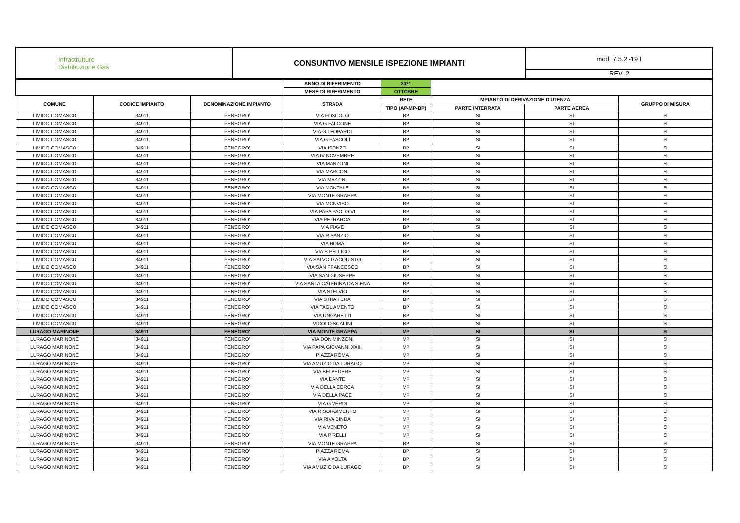| Infrastrutture Distribuzione Gas | CONSUNTIVO MENSILE ISPEZIONE IMPIANTI | mod. 7.5.2 -19 I REV. 2 |
| | | | ANNO DI RIFERIMENTO | 2021 | | | |
| | | | MESE DI RIFERIMENTO | OTTOBRE | | | |
| COMUNE | CODICE IMPIANTO | DENOMINAZIONE IMPIANTO | STRADA | RETE | IMPIANTO DI DERIVAZIONE D'UTENZA | | GRUPPO DI MISURA |
| | | | | TIPO (AP-MP-BP) | PARTE INTERRATA | PARTE AEREA | |
| LIMIDO COMASCO | 34911 | FENEGRO' | VIA FOSCOLO | BP | SI | SI | SI |
| LIMIDO COMASCO | 34911 | FENEGRO' | VIA G FALCONE | BP | SI | SI | SI |
| LIMIDO COMASCO | 34911 | FENEGRO' | VIA G LEOPARDI | BP | SI | SI | SI |
| LIMIDO COMASCO | 34911 | FENEGRO' | VIA G PASCOLI | BP | SI | SI | SI |
| LIMIDO COMASCO | 34911 | FENEGRO' | VIA ISONZO | BP | SI | SI | SI |
| LIMIDO COMASCO | 34911 | FENEGRO' | VIA IV NOVEMBRE | BP | SI | SI | SI |
| LIMIDO COMASCO | 34911 | FENEGRO' | VIA MANZONI | BP | SI | SI | SI |
| LIMIDO COMASCO | 34911 | FENEGRO' | VIA MARCONI | BP | SI | SI | SI |
| LIMIDO COMASCO | 34911 | FENEGRO' | VIA MAZZINI | BP | SI | SI | SI |
| LIMIDO COMASCO | 34911 | FENEGRO' | VIA MONTALE | BP | SI | SI | SI |
| LIMIDO COMASCO | 34911 | FENEGRO' | VIA MONTE GRAPPA | BP | SI | SI | SI |
| LIMIDO COMASCO | 34911 | FENEGRO' | VIA MONVISO | BP | SI | SI | SI |
| LIMIDO COMASCO | 34911 | FENEGRO' | VIA PAPA PAOLO VI | BP | SI | SI | SI |
| LIMIDO COMASCO | 34911 | FENEGRO' | VIA PETRARCA | BP | SI | SI | SI |
| LIMIDO COMASCO | 34911 | FENEGRO' | VIA PIAVE | BP | SI | SI | SI |
| LIMIDO COMASCO | 34911 | FENEGRO' | VIA R SANZIO | BP | SI | SI | SI |
| LIMIDO COMASCO | 34911 | FENEGRO' | VIA ROMA | BP | SI | SI | SI |
| LIMIDO COMASCO | 34911 | FENEGRO' | VIA S PELLICO | BP | SI | SI | SI |
| LIMIDO COMASCO | 34911 | FENEGRO' | VIA SALVO D ACQUISTO | BP | SI | SI | SI |
| LIMIDO COMASCO | 34911 | FENEGRO' | VIA SAN FRANCESCO | BP | SI | SI | SI |
| LIMIDO COMASCO | 34911 | FENEGRO' | VIA SAN GIUSEPPE | BP | SI | SI | SI |
| LIMIDO COMASCO | 34911 | FENEGRO' | VIA SANTA CATERINA DA SIENA | BP | SI | SI | SI |
| LIMIDO COMASCO | 34911 | FENEGRO' | VIA STELVIO | BP | SI | SI | SI |
| LIMIDO COMASCO | 34911 | FENEGRO' | VIA STRA TERA | BP | SI | SI | SI |
| LIMIDO COMASCO | 34911 | FENEGRO' | VIA TAGLIAMENTO | BP | SI | SI | SI |
| LIMIDO COMASCO | 34911 | FENEGRO' | VIA UNGARETTI | BP | SI | SI | SI |
| LIMIDO COMASCO | 34911 | FENEGRO' | VICOLO SCALINI | BP | SI | SI | SI |
| LURAGO MARINONE | 34911 | FENEGRO' | VIA MONTE GRAPPA | MP | SI | SI | SI |
| LURAGO MARINONE | 34911 | FENEGRO' | VIA DON MINZONI | MP | SI | SI | SI |
| LURAGO MARINONE | 34911 | FENEGRO' | VIA PAPA GIOVANNI XXIII | MP | SI | SI | SI |
| LURAGO MARINONE | 34911 | FENEGRO' | PIAZZA ROMA | MP | SI | SI | SI |
| LURAGO MARINONE | 34911 | FENEGRO' | VIA AMUZIO DA LURAGO | MP | SI | SI | SI |
| LURAGO MARINONE | 34911 | FENEGRO' | VIA BELVEDERE | MP | SI | SI | SI |
| LURAGO MARINONE | 34911 | FENEGRO' | VIA DANTE | MP | SI | SI | SI |
| LURAGO MARINONE | 34911 | FENEGRO' | VIA DELLA CERCA | MP | SI | SI | SI |
| LURAGO MARINONE | 34911 | FENEGRO' | VIA DELLA PACE | MP | SI | SI | SI |
| LURAGO MARINONE | 34911 | FENEGRO' | VIA G VERDI | MP | SI | SI | SI |
| LURAGO MARINONE | 34911 | FENEGRO' | VIA RISORGIMENTO | MP | SI | SI | SI |
| LURAGO MARINONE | 34911 | FENEGRO' | VIA RIVA BINDA | MP | SI | SI | SI |
| LURAGO MARINONE | 34911 | FENEGRO' | VIA VENETO | MP | SI | SI | SI |
| LURAGO MARINONE | 34911 | FENEGRO' | VIA PIRELLI | MP | SI | SI | SI |
| LURAGO MARINONE | 34911 | FENEGRO' | VIA MONTE GRAPPA | BP | SI | SI | SI |
| LURAGO MARINONE | 34911 | FENEGRO' | PIAZZA ROMA | BP | SI | SI | SI |
| LURAGO MARINONE | 34911 | FENEGRO' | VIA A VOLTA | BP | SI | SI | SI |
| LURAGO MARINONE | 34911 | FENEGRO' | VIA AMUZIO DA LURAGO | BP | SI | SI | SI |